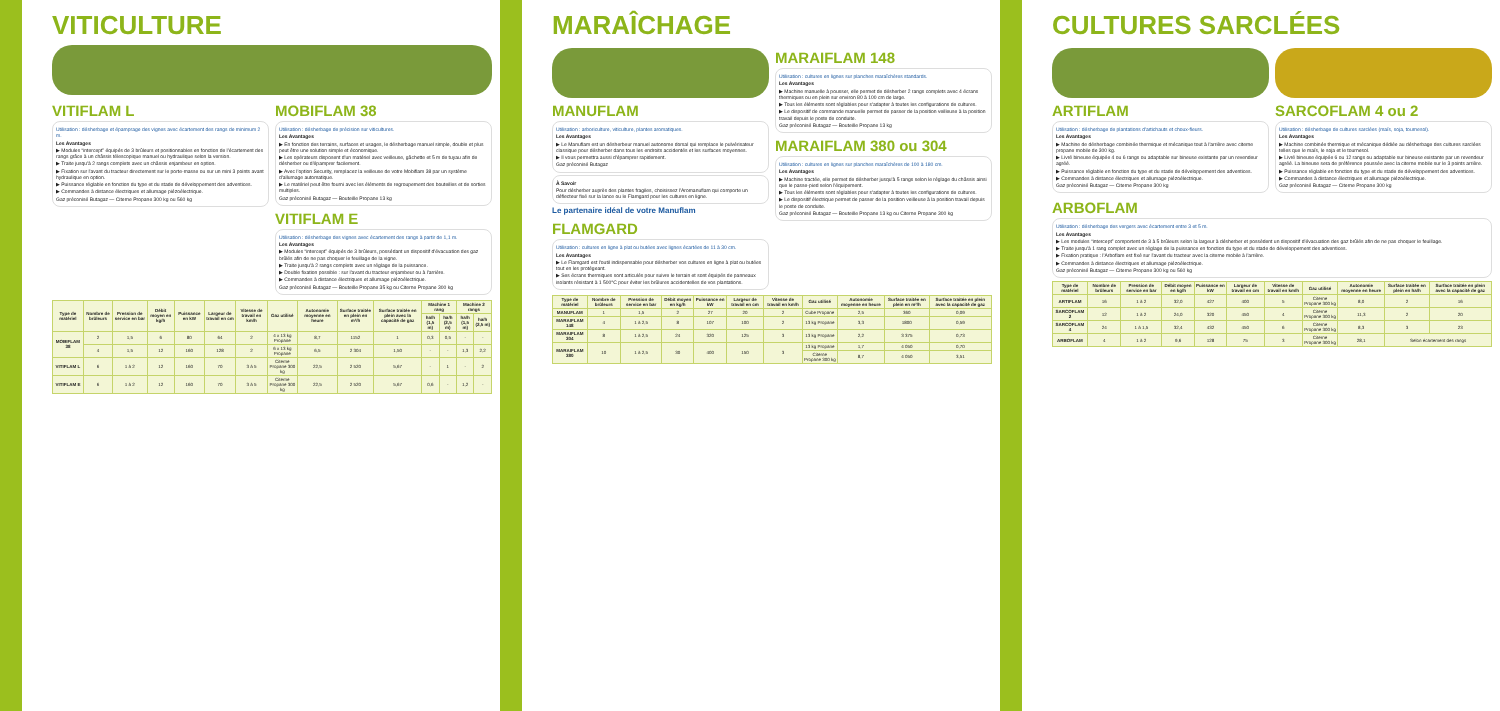VITICULTURE
VITIFLAM L
Utilisation : désherbage et épamprage des vignes avec écartement des rangs de minimum 2 m.
Les Avantages
▶ Modules “intercept” équipés de 3 brûleurs et positionnables en fonction de l'écartement des rangs grâce à un châssis télescopique manuel ou hydraulique selon la version.
▶ Traite jusqu'à 2 rangs complets avec un châssis enjambeur en option.
▶ Fixation sur l'avant du tracteur directement sur le porte-masse ou sur un mini 3 points avant hydraulique en option.
▶ Puissance réglable en fonction du type et du stade de développement des adventices.
▶ Commandes à distance électriques et allumage piézoélectrique.
Gaz préconisé Butagaz — Citerne Propane 300 kg ou 560 kg
MOBIFLAM 38
Utilisation : désherbage de précision sur viticultures.
Les Avantages
▶ En fonction des terrains, surfaces et usages, le désherbage manuel simple, double et plus peut être une solution simple et économique.
▶ Les opérateurs disposent d'un matériel avec veilleuse, gâchette et 5 m de tuyau afin de désherber ou d'épamprer facilement.
▶ Avec l'option Security, remplacez la veilleuse de votre Mobiflam 38 par un système d'allumage automatique.
▶ Le matériel peut être fourni avec les éléments de regroupement des bouteilles et de sorties multiples.
Gaz préconisé Butagaz — Bouteille Propane 13 kg
VITIFLAM E
Utilisation : désherbage des vignes avec écartement des rangs à partir de 1,1 m.
Les Avantages
▶ Modules “intercept” équipés de 3 brûleurs, possédant un dispositif d'évacuation des gaz brûlés afin de ne pas choquer le feuillage de la vigne.
▶ Traite jusqu'à 2 rangs complets avec un réglage de la puissance.
▶ Double fixation possible : sur l'avant du tracteur enjambeur ou à l'arrière.
▶ Commandes à distance électriques et allumage piézoélectrique.
Gaz préconisé Butagaz — Bouteille Propane 35 kg ou Citerne Propane 300 kg
| Type de matériel | Nombre de brûleurs | Pression de service en bar | Débit moyen en kg/h | Puissance en kW | Largeur de travail en cm | Vitesse de travail en km/h | Gaz utilisé | Autonomie moyenne en heure | Surface traitée en plein en m²/h | Surface traitée en plein avec la capacité de gaz | Machine 1 rang | | Machine 2 rangs | |
| --- | --- | --- | --- | --- | --- | --- | --- | --- | --- | --- | --- | --- | --- | --- |
| | | | | | | | | | | | ha/h (1,5 m) | ha/h (2,5 m) | ha/h (1,5 m) | ha/h (2,5 m) |
| MOBIFLAM 38 | 2 | 1,5 | 6 | 80 | 64 | 2 | 4 x 13 kg Propane | 8,7 | 1152 | 1 | 0,3 | 0,5 | - | - |
| | 4 | 1,5 | 12 | 160 | 128 | 2 | 6 x 13 kg Propane | 6,5 | 2 304 | 1,50 | - | - | 1,3 | 2,2 |
| VITIFLAM L | 6 | 1 à 2 | 12 | 160 | 70 | 3 à 5 | Citerne Propane 300 kg | 22,5 | 2 520 | 5,67 | - | 1 | - | 2 |
| VITIFLAM E | 6 | 1 à 2 | 12 | 160 | 70 | 3 à 5 | Citerne Propane 300 kg | 22,5 | 2 520 | 5,67 | 0,6 | - | 1,2 | - |
MARAÎCHAGE
MANUFLAM
Utilisation : arboriculture, viticulture, plantes aromatiques.
Les Avantages
▶ Le Manuflam est un désherbeur manuel autonome dorsal qui remplace le pulvérisateur classique pour désherber dans tous les endroits accidentés et les surfaces moyennes.
▶ Il vous permettra aussi d'épamprer rapidement.
Gaz préconisé Butagaz
À Savoir
Pour désherber auprès des plantes fragiles, choisissez l'Aromanuflam qui comporte un déflecteur fixé sur la lance ou le Flamgard pour les cultures en ligne.
Le partenaire idéal de votre Manuflam
FLAMGARD
Utilisation : cultures en ligne à plat ou butées avec lignes écartées de 11 à 30 cm.
Les Avantages
▶ Le Flamgard est l'outil indispensable pour désherber vos cultures en ligne à plat ou butées tout en les protégeant.
▶ Ses écrans thermiques sont articulés pour suivre le terrain et sont équipés de panneaux isolants résistant à 1 500°C pour éviter les brûlures accidentelles de vos plantations.
MARAIFLAM 148
Utilisation : cultures en lignes sur planches maraîchères standards.
Les Avantages
▶ Machine manuelle à pousser, elle permet de désherber 2 rangs complets avec 4 écrans thermiques ou en plein sur environ 80 à 100 cm de large.
▶ Tous les éléments sont réglables pour s'adapter à toutes les configurations de cultures.
▶ Le dispositif de commande manuelle permet de passer de la position veilleuse à la position travail depuis le poste de conduite.
Gaz préconisé Butagaz — Bouteille Propane 13 kg
MARAIFLAM 380 ou 304
Utilisation : cultures en lignes sur planches maraîchères de 100 à 180 cm.
Les Avantages
▶ Machine tractée, elle permet de désherber jusqu'à 5 rangs selon le réglage du châssis ainsi que le passe-pied selon l'équipement.
▶ Tous les éléments sont réglables pour s'adapter à toutes les configurations de cultures.
▶ Le dispositif électrique permet de passer de la position veilleuse à la position travail depuis le poste de conduite.
Gaz préconisé Butagaz — Bouteille Propane 13 kg ou Citerne Propane 300 kg
| Type de matériel | Nombre de brûleurs | Pression de service en bar | Débit moyen en kg/h | Puissance en kW | Largeur de travail en cm | Vitesse de travail en km/h | Gaz utilisé | Autonomie moyenne en heure | Surface traitée en plein en m²/h | Surface traitée en plein avec la capacité de gaz |
| --- | --- | --- | --- | --- | --- | --- | --- | --- | --- | --- |
| MANUFLAM | 1 | 1,5 | 2 | 27 | 20 | 2 | Cube Propane | 2,5 | 360 | 0,09 |
| MARAIFLAM 148 | 4 | 1 à 2,5 | 8 | 107 | 100 | 2 | 13 kg Propane | 3,3 | 1800 | 0,59 |
| MARAIFLAM 304 | 8 | 1 à 2,5 | 24 | 320 | 125 | 3 | 13 kg Propane | 2,2 | 3 375 | 0,73 |
| MARAIFLAM 380 | 10 | 1 à 2,5 | 30 | 400 | 150 | 3 | 13 kg Propane | 1,7 | 4 050 | 0,70 |
| | | | | | | | Citerne Propane 300 kg | 8,7 | 4 050 | 3,51 |
CULTURES SARCLÉES
ARTIFLAM
Utilisation : désherbage de plantations d'artichauts et choux-fleurs.
Les Avantages
▶ Machine de désherbage combinée thermique et mécanique tout à l'arrière avec citerne propane mobile de 300 kg.
▶ Livré bineuse équipée 4 ou 6 rangs ou adaptable sur bineuse existante par un revendeur agréé.
▶ Puissance réglable en fonction du type et du stade de développement des adventices.
▶ Commandes à distance électriques et allumage piézoélectrique.
Gaz préconisé Butagaz — Citerne Propane 300 kg
SARCOFLAM 4 ou 2
Utilisation : désherbage de cultures sarclées (maïs, soja, tournesol).
Les Avantages
▶ Machine combinée thermique et mécanique dédiée au désherbage des cultures sarclées telles que le maïs, le soja et le tournesol.
▶ Livré bineuse équipée 6 ou 12 rangs ou adaptable sur bineuse existante par un revendeur agréé. La bineuse sera de préférence poussée avec la citerne mobile sur le 3 points arrière.
▶ Puissance réglable en fonction du type et du stade de développement des adventices.
▶ Commandes à distance électriques et allumage piézoélectrique.
Gaz préconisé Butagaz — Citerne Propane 300 kg
ARBOFLAM
Utilisation : désherbage des vergers avec écartement entre 3 et 5 m.
Les Avantages
▶ Les modules “intercept” comportent de 3 à 5 brûleurs selon la largeur à désherber et possèdent un dispositif d'évacuation des gaz brûlés afin de ne pas choquer le feuillage.
▶ Traite jusqu'à 1 rang complet avec un réglage de la puissance en fonction du type et du stade de développement des adventices.
▶ Fixation pratique : l'Arboflam est fixé sur l'avant du tracteur avec la citerne mobile à l'arrière.
▶ Commandes à distance électriques et allumage piézoélectrique.
Gaz préconisé Butagaz — Citerne Propane 300 kg ou 560 kg
| Type de matériel | Nombre de brûleurs | Pression de service en bar | Débit moyen en kg/h | Puissance en kW | Largeur de travail en cm | Vitesse de travail en km/h | Gaz utilisé | Autonomie moyenne en heure | Surface traitée en plein en ha/h | Surface traitée en plein avec la capacité de gaz |
| --- | --- | --- | --- | --- | --- | --- | --- | --- | --- | --- |
| ARTIFLAM | 16 | 1 à 2 | 32,0 | 427 | 400 | 5 | Citerne Propane 300 kg | 8,0 | 2 | 16 |
| SARCOFLAM 2 | 12 | 1 à 2 | 24,0 | 320 | 450 | 4 | Citerne Propane 300 kg | 11,3 | 2 | 20 |
| SARCOFLAM 4 | 24 | 1 à 1,5 | 32,4 | 432 | 450 | 6 | Citerne Propane 300 kg | 8,3 | 3 | 23 |
| ARBOFLAM | 4 | 1 à 2 | 9,6 | 128 | 75 | 3 | Citerne Propane 300 kg | 28,1 | Selon écartement des rangs | |